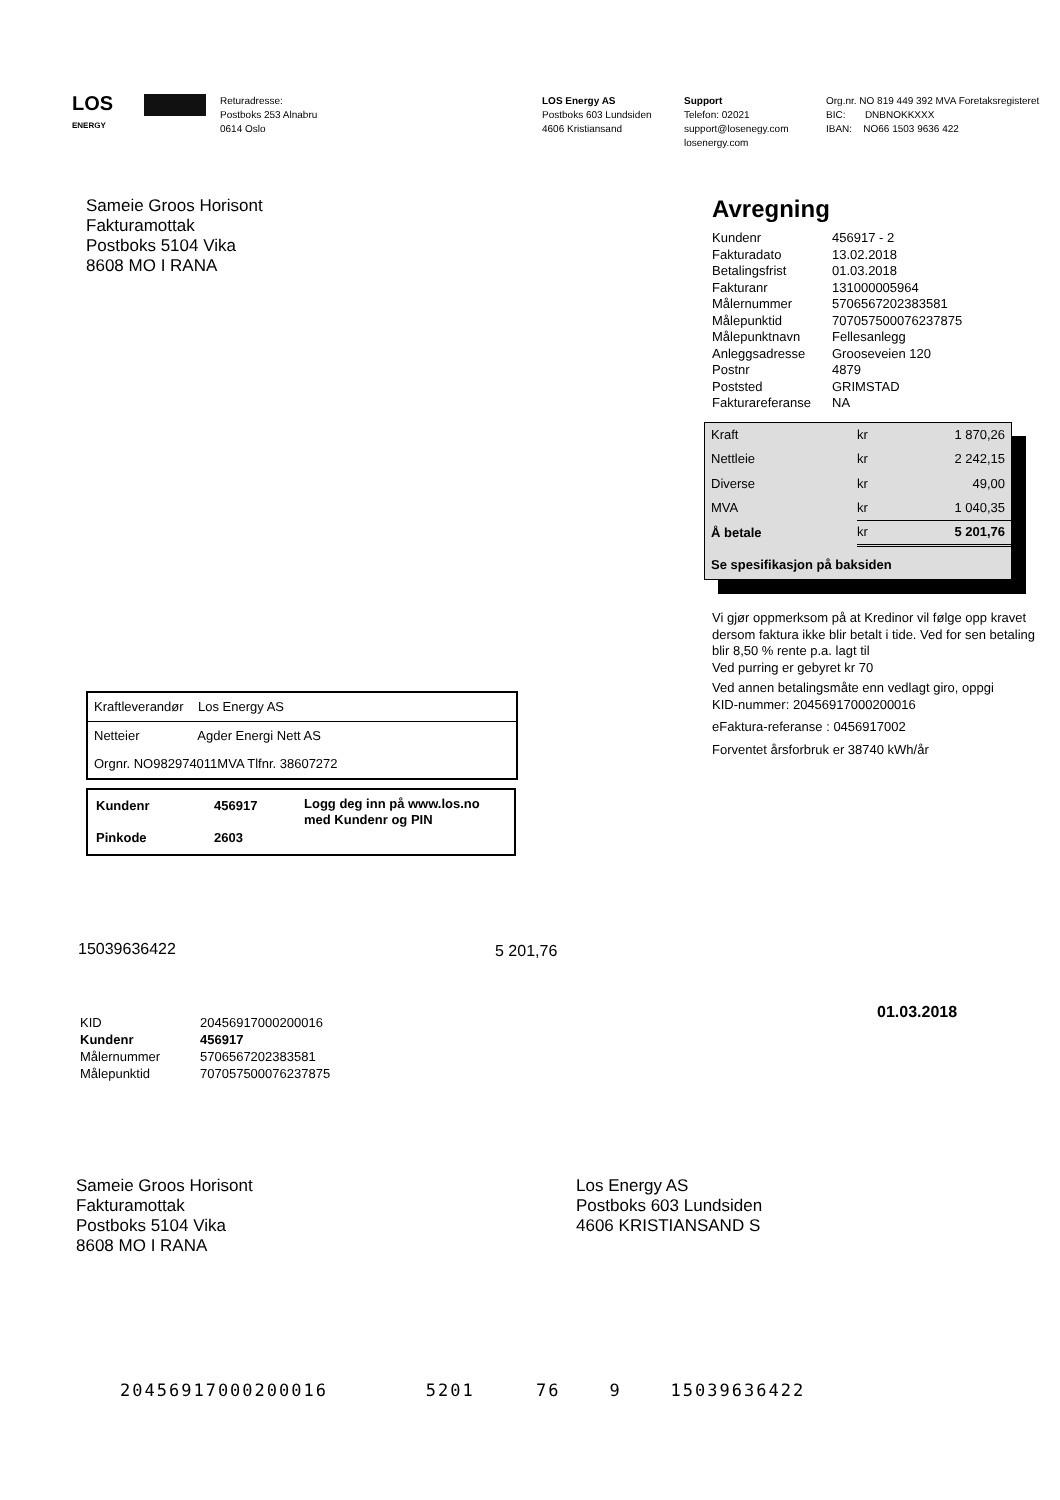LOS
ENERGY
Returadresse:
Postboks 253 Alnabru
0614 Oslo
LOS Energy AS
Postboks 603 Lundsiden
4606 Kristiansand
Support
Telefon: 02021
support@losenegy.com
losenergy.com
Org.nr. NO 819 449 392 MVA Foretaksregisteret
BIC: DNBNOKKXXX
IBAN: NO66 1503 9636 422
Sameie Groos Horisont
Fakturamottak
Postboks 5104 Vika
8608 MO I RANA
Kraftleverandør Los Energy AS
Netteier Agder Energi Nett AS
Orgnr. NO982974011MVA Tlfnr. 38607272
| Kundenr | 456917 | Logg deg inn på www.los.no med Kundenr og PIN |
| Pinkode | 2603 | |
Avregning
| Kundenr | 456917 - 2 |
| Fakturadato | 13.02.2018 |
| Betalingsfrist | 01.03.2018 |
| Fakturanr | 131000005964 |
| Målernummer | 5706567202383581 |
| Målepunktid | 707057500076237875 |
| Målepunktnavn | Fellesanlegg |
| Anleggsadresse | Grooseveien 120 |
| Postnr | 4879 |
| Poststed | GRIMSTAD |
| Fakturareferanse | NA |
| Kraft | kr | 1 870,26 |
| Nettleie | kr | 2 242,15 |
| Diverse | kr | 49,00 |
| MVA | kr | 1 040,35 |
| Å betale | kr | 5 201,76 |
| Se spesifikasjon på baksiden | | |
Vi gjør oppmerksom på at Kredinor vil følge opp kravet
dersom faktura ikke blir betalt i tide. Ved for sen betaling
blir 8,50 % rente p.a. lagt til
Ved purring er gebyret kr 70
Ved annen betalingsmåte enn vedlagt giro, oppgi
KID-nummer: 20456917000200016
eFaktura-referanse : 0456917002
Forventet årsforbruk er 38740 kWh/år
15039636422 5 201,76
01.03.2018
| KID | 20456917000200016 |
| Kundenr | 456917 |
| Målernummer | 5706567202383581 |
| Målepunktid | 707057500076237875 |
Sameie Groos Horisont
Fakturamottak
Postboks 5104 Vika
8608 MO I RANA
Los Energy AS
Postboks 603 Lundsiden
4606 KRISTIANSAND S
20456917000200016 5201 76 9 15039636422